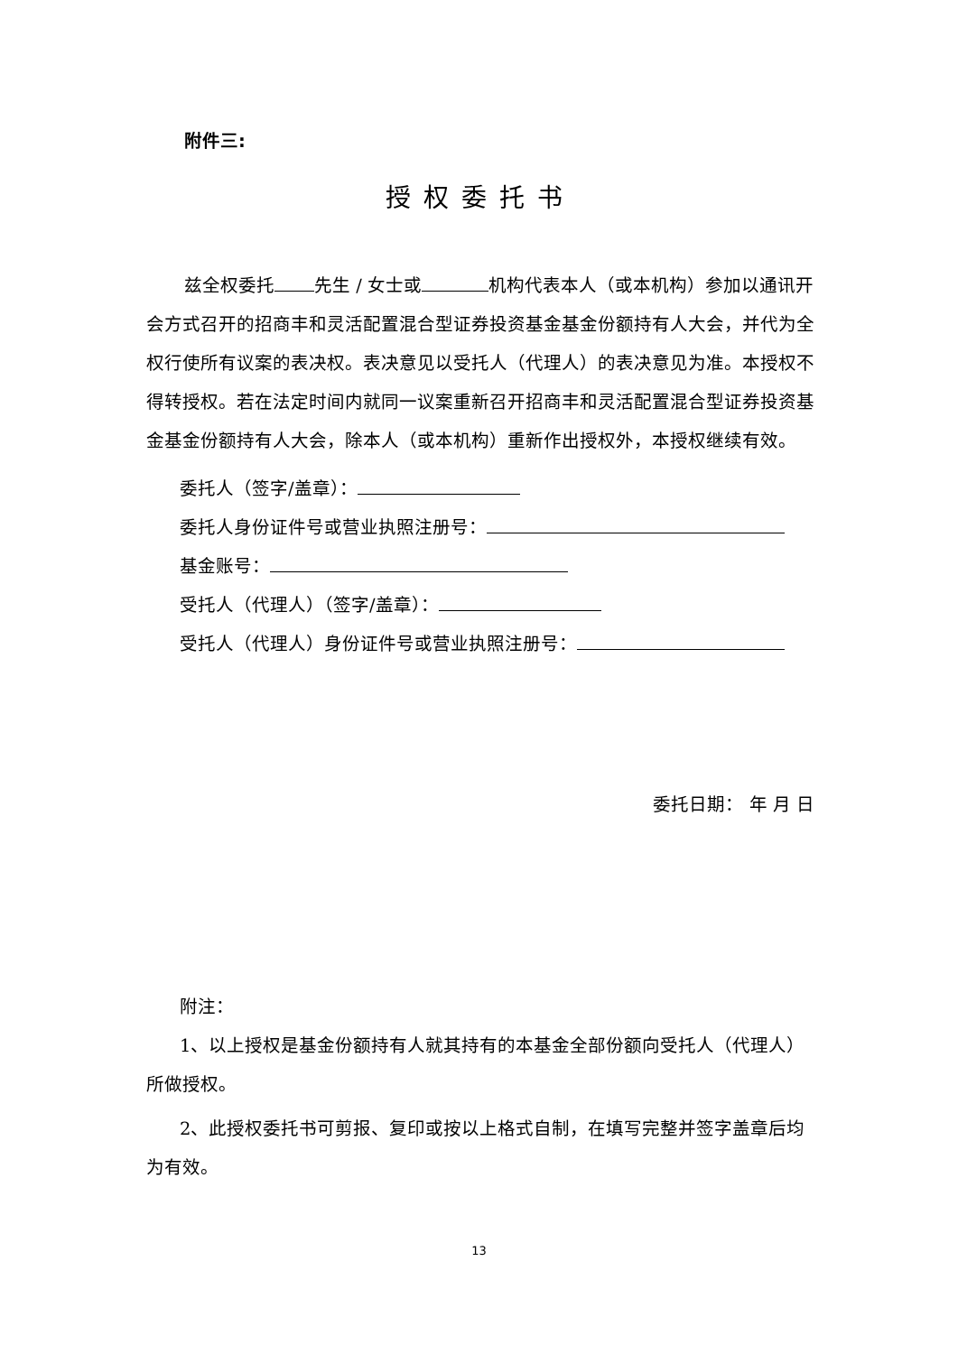附件三:
授权委托书
兹全权委托 先生 / 女士或 机构代表本人（或本机构）参加以通讯开会方式召开的招商丰和灵活配置混合型证券投资基金基金份额持有人大会，并代为全权行使所有议案的表决权。表决意见以受托人（代理人）的表决意见为准。本授权不得转授权。若在法定时间内就同一议案重新召开招商丰和灵活配置混合型证券投资基金基金份额持有人大会，除本人（或本机构）重新作出授权外，本授权继续有效。
委托人（签字/盖章）：
委托人身份证件号或营业执照注册号：
基金账号：
受托人（代理人）（签字/盖章）：
受托人（代理人）身份证件号或营业执照注册号：
委托日期： 年 月 日
附注：
1、以上授权是基金份额持有人就其持有的本基金全部份额向受托人（代理人）所做授权。
2、此授权委托书可剪报、复印或按以上格式自制，在填写完整并签字盖章后均为有效。
13